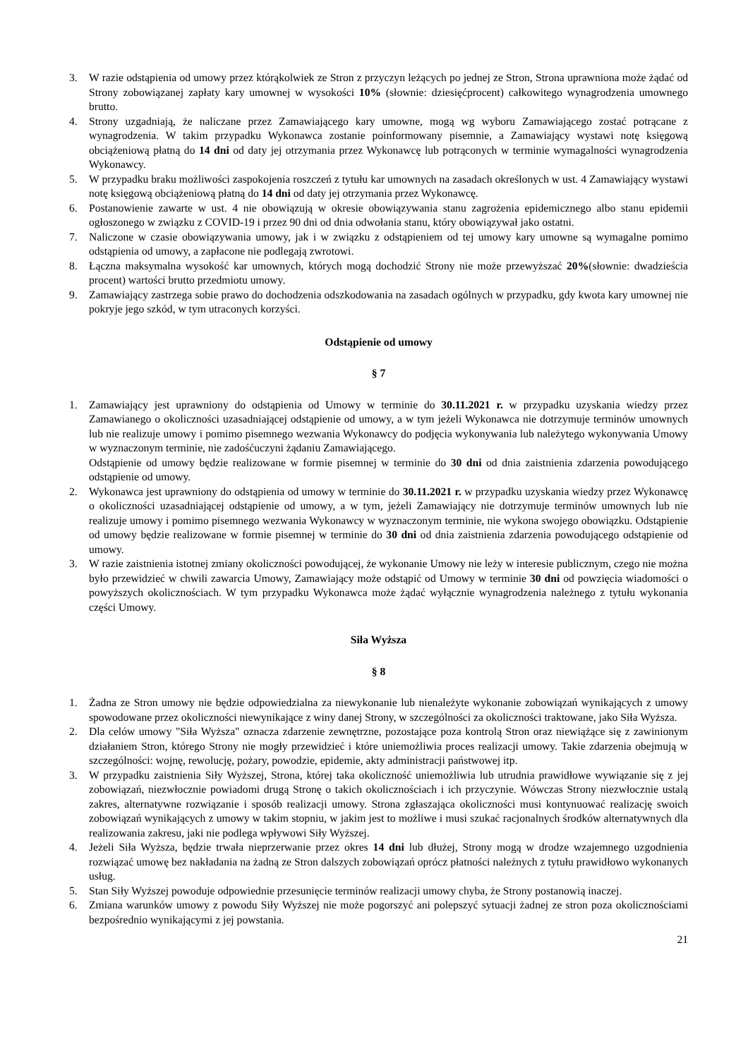3. W razie odstąpienia od umowy przez którąkolwiek ze Stron z przyczyn leżących po jednej ze Stron, Strona uprawniona może żądać od Strony zobowiązanej zapłaty kary umownej w wysokości 10% (słownie: dziesięćprocent) całkowitego wynagrodzenia umownego brutto.
4. Strony uzgadniają, że naliczane przez Zamawiającego kary umowne, mogą wg wyboru Zamawiającego zostać potrącane z wynagrodzenia. W takim przypadku Wykonawca zostanie poinformowany pisemnie, a Zamawiający wystawi notę księgową obciążeniową płatną do 14 dni od daty jej otrzymania przez Wykonawcę lub potrąconych w terminie wymagalności wynagrodzenia Wykonawcy.
5. W przypadku braku możliwości zaspokojenia roszczeń z tytułu kar umownych na zasadach określonych w ust. 4 Zamawiający wystawi notę księgową obciążeniową płatną do 14 dni od daty jej otrzymania przez Wykonawcę.
6. Postanowienie zawarte w ust. 4 nie obowiązują w okresie obowiązywania stanu zagrożenia epidemicznego albo stanu epidemii ogłoszonego w związku z COVID-19 i przez 90 dni od dnia odwołania stanu, który obowiązywał jako ostatni.
7. Naliczone w czasie obowiązywania umowy, jak i w związku z odstąpieniem od tej umowy kary umowne są wymagalne pomimo odstąpienia od umowy, a zapłacone nie podlegają zwrotowi.
8. Łączna maksymalna wysokość kar umownych, których mogą dochodzić Strony nie może przewyższać 20%(słownie: dwadzieścia procent) wartości brutto przedmiotu umowy.
9. Zamawiający zastrzega sobie prawo do dochodzenia odszkodowania na zasadach ogólnych w przypadku, gdy kwota kary umownej nie pokryje jego szkód, w tym utraconych korzyści.
Odstąpienie od umowy
§ 7
1. Zamawiający jest uprawniony do odstąpienia od Umowy w terminie do 30.11.2021 r. w przypadku uzyskania wiedzy przez Zamawianego o okoliczności uzasadniającej odstąpienie od umowy, a w tym jeżeli Wykonawca nie dotrzymuje terminów umownych lub nie realizuje umowy i pomimo pisemnego wezwania Wykonawcy do podjęcia wykonywania lub należytego wykonywania Umowy w wyznaczonym terminie, nie zadośćuczyni żądaniu Zamawiającego.
Odstąpienie od umowy będzie realizowane w formie pisemnej w terminie do 30 dni od dnia zaistnienia zdarzenia powodującego odstąpienie od umowy.
2. Wykonawca jest uprawniony do odstąpienia od umowy w terminie do 30.11.2021 r. w przypadku uzyskania wiedzy przez Wykonawcę o okoliczności uzasadniającej odstąpienie od umowy, a w tym, jeżeli Zamawiający nie dotrzymuje terminów umownych lub nie realizuje umowy i pomimo pisemnego wezwania Wykonawcy w wyznaczonym terminie, nie wykona swojego obowiązku. Odstąpienie od umowy będzie realizowane w formie pisemnej w terminie do 30 dni od dnia zaistnienia zdarzenia powodującego odstąpienie od umowy.
3. W razie zaistnienia istotnej zmiany okoliczności powodującej, że wykonanie Umowy nie leży w interesie publicznym, czego nie można było przewidzieć w chwili zawarcia Umowy, Zamawiający może odstąpić od Umowy w terminie 30 dni od powzięcia wiadomości o powyższych okolicznościach. W tym przypadku Wykonawca może żądać wyłącznie wynagrodzenia należnego z tytułu wykonania części Umowy.
Siła Wyższa
§ 8
1. Żadna ze Stron umowy nie będzie odpowiedzialna za niewykonanie lub nienależyte wykonanie zobowiązań wynikających z umowy spowodowane przez okoliczności niewynikające z winy danej Strony, w szczególności za okoliczności traktowane, jako Siła Wyższa.
2. Dla celów umowy "Siła Wyższa" oznacza zdarzenie zewnętrzne, pozostające poza kontrolą Stron oraz niewiążące się z zawinionym działaniem Stron, którego Strony nie mogły przewidzieć i które uniemożliwia proces realizacji umowy. Takie zdarzenia obejmują w szczególności: wojnę, rewolucję, pożary, powodzie, epidemie, akty administracji państwowej itp.
3. W przypadku zaistnienia Siły Wyższej, Strona, której taka okoliczność uniemożliwia lub utrudnia prawidłowe wywiązanie się z jej zobowiązań, niezwłocznie powiadomi drugą Stronę o takich okolicznościach i ich przyczynie. Wówczas Strony niezwłocznie ustalą zakres, alternatywne rozwiązanie i sposób realizacji umowy. Strona zgłaszająca okoliczności musi kontynuować realizację swoich zobowiązań wynikających z umowy w takim stopniu, w jakim jest to możliwe i musi szukać racjonalnych środków alternatywnych dla realizowania zakresu, jaki nie podlega wpływowi Siły Wyższej.
4. Jeżeli Siła Wyższa, będzie trwała nieprzerwanie przez okres 14 dni lub dłużej, Strony mogą w drodze wzajemnego uzgodnienia rozwiązać umowę bez nakładania na żadną ze Stron dalszych zobowiązań oprócz płatności należnych z tytułu prawidłowo wykonanych usług.
5. Stan Siły Wyższej powoduje odpowiednie przesunięcie terminów realizacji umowy chyba, że Strony postanowią inaczej.
6. Zmiana warunków umowy z powodu Siły Wyższej nie może pogorszyć ani polepszyć sytuacji żadnej ze stron poza okolicznościami bezpośrednio wynikającymi z jej powstania.
21